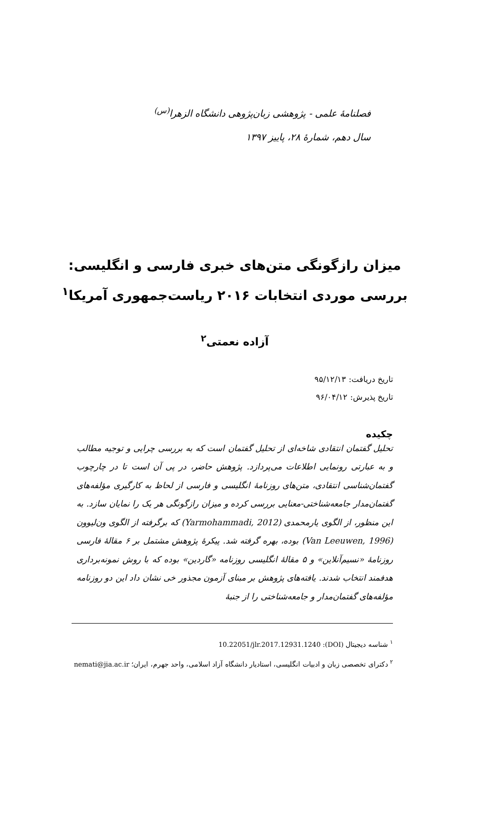فصلنامهٔ علمی - پژوهشی زبان‌پژوهی دانشگاه الزهرا<sup>(س)</sup>
سال دهم، شمارهٔ ۲۸، پاییز ۱۳۹۷
میزان رازگونگی متن‌های خبری فارسی و انگلیسی:
بررسی موردی انتخابات ۲۰۱۶ ریاست‌جمهوری آمریکا<sup>۱</sup>
آزاده نعمتی<sup>۲</sup>
تاریخ دریافت: ۹۵/۱۲/۱۳
تاریخ پذیرش: ۹۶/۰۴/۱۲
چکیده
تحلیل گفتمان انتقادی شاخه‌ای از تحلیل گفتمان است که به بررسی چرایی و توجیه مطالب و به عبارتی رونمایی اطلاعات می‌پردازد. پژوهش حاضر، در پی آن است تا در چارچوب گفتمان‌شناسی انتقادی، متن‌های روزنامهٔ انگلیسی و فارسی از لحاظ به کارگیری مؤلفه‌های گفتمان‌مدار جامعه‌شناختی-معنایی بررسی کرده و میزان رازگونگی هر یک را نمایان سازد. به این منظور، از الگوی یارمحمدی (Yarmohammadi, 2012) که برگرفته از الگوی ون‌لیوون (Van Leeuwen, 1996) بوده، بهره گرفته شد. پیکرهٔ پژوهش مشتمل بر ۶ مقالهٔ فارسی روزنامهٔ «نسیم‌آنلاین» و ۵ مقالهٔ انگلیسی روزنامه «گاردین» بوده که با روش نمونه‌برداری هدفمند انتخاب شدند. یافته‌های پژوهش بر مبنای آزمون مجذور خی نشان داد این دو روزنامه مؤلفه‌های گفتمان‌مدار و جامعه‌شناختی را از جنبهٔ
<sup>۱</sup> شناسه دیجیتال (DOI): 10.22051/jlr.2017.12931.1240
<sup>۲</sup> دکترای تخصصی زبان و ادبیات انگلیسی، استادیار دانشگاه آزاد اسلامی، واحد جهرم، ایران؛ nemati@jia.ac.ir